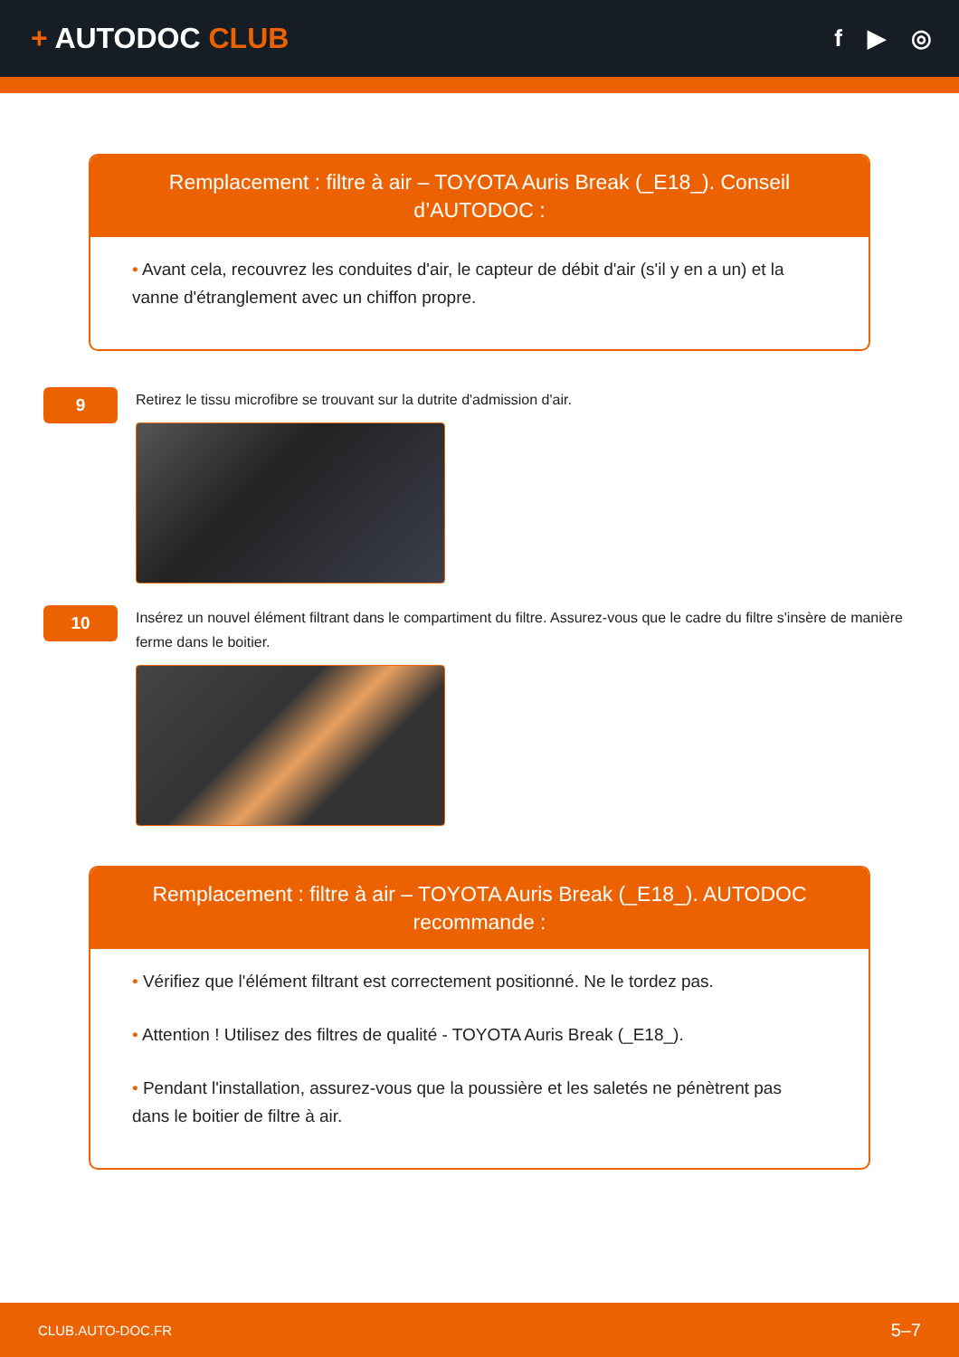+ AUTODOC CLUB
f ▶ ◎
Remplacement : filtre à air – TOYOTA Auris Break (_E18_). Conseil d’AUTODOC :
• Avant cela, recouvrez les conduites d'air, le capteur de débit d'air (s'il y en a un) et la vanne d'étranglement avec un chiffon propre.
9
Retirez le tissu microfibre se trouvant sur la dutrite d'admission d'air.
10
Insérez un nouvel élément filtrant dans le compartiment du filtre. Assurez-vous que le cadre du filtre s'insère de manière ferme dans le boitier.
Remplacement : filtre à air – TOYOTA Auris Break (_E18_). AUTODOC recommande :
• Vérifiez que l'élément filtrant est correctement positionné. Ne le tordez pas.
• Attention ! Utilisez des filtres de qualité - TOYOTA Auris Break (_E18_).
• Pendant l'installation, assurez-vous que la poussière et les saletés ne pénètrent pas dans le boitier de filtre à air.
CLUB.AUTO-DOC.FR 5–7